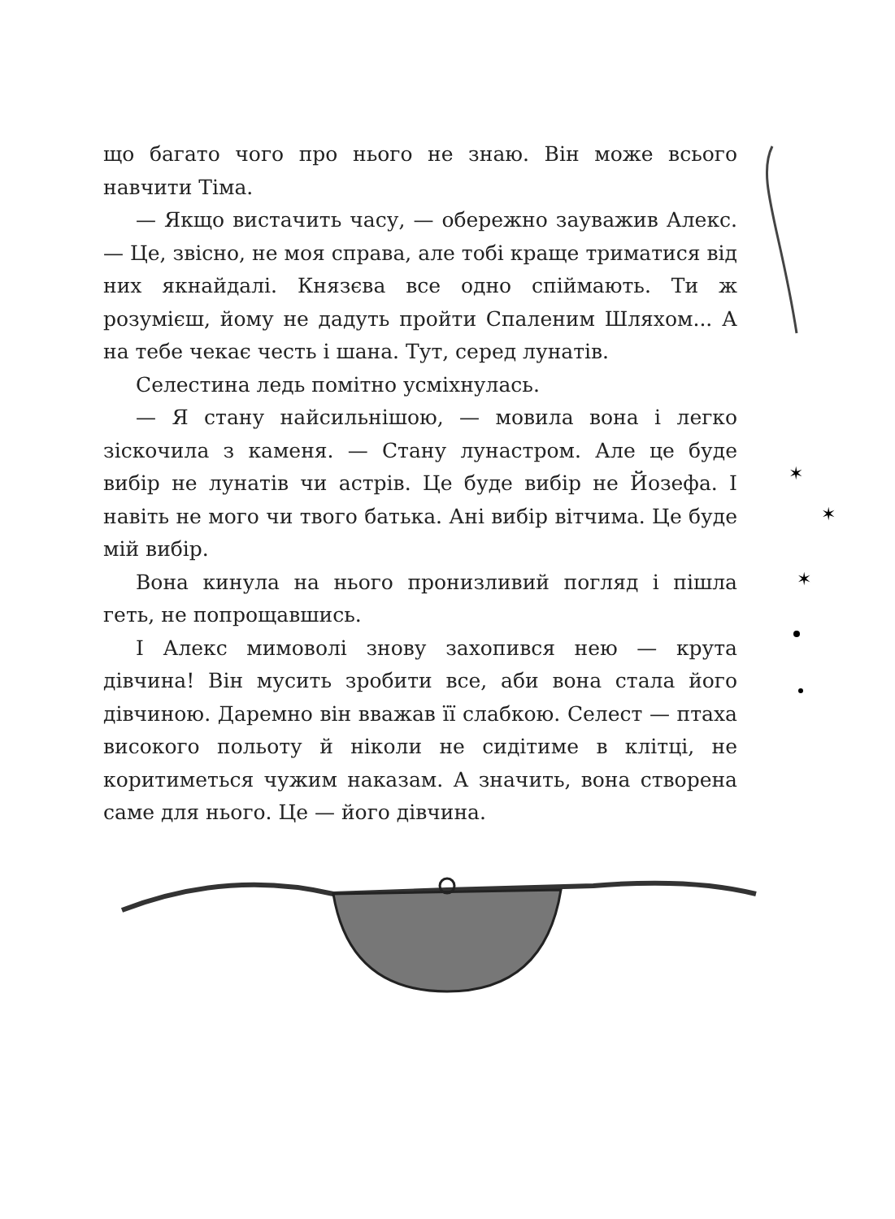що багато чого про нього не знаю. Він може всього навчити Тіма.
— Якщо вистачить часу, — обережно зауважив Алекс. — Це, звісно, не моя справа, але тобі краще триматися від них якнайдалі. Князєва все одно спіймають. Ти ж розумієш, йому не дадуть пройти Спаленим Шляхом... А на тебе чекає честь і шана. Тут, серед лунатів.
Селестина ледь помітно усміхнулась.
— Я стану найсильнішою, — мовила вона і легко зіскочила з каменя. — Стану лунастром. Але це буде вибір не лунатів чи астрів. Це буде вибір не Йозефа. І навіть не мого чи твого батька. Ані вибір вітчима. Це буде мій вибір.
Вона кинула на нього пронизливий погляд і пішла геть, не попрощавшись.
І Алекс мимоволі знову захопився нею — крута дівчина! Він мусить зробити все, аби вона стала його дівчиною. Даремно він вважав її слабкою. Селест — птаха високого польоту й ніколи не сидітиме в клітці, не коритиметься чужим наказам. А значить, вона створена саме для нього. Це — його дівчина.
✶
✶
✶